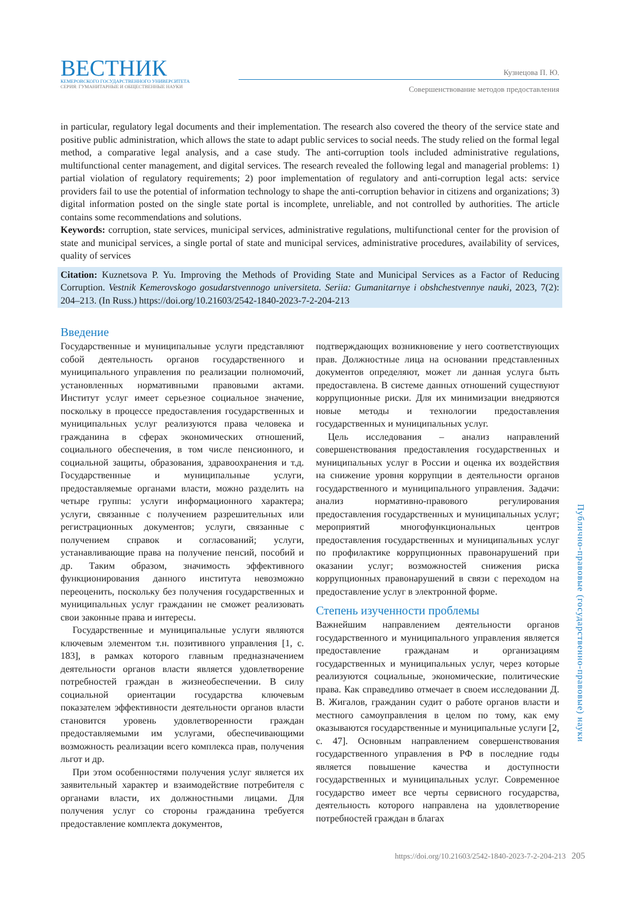ВЕСТНИК
КЕМЕРОВСКОГО ГОСУДАРСТВЕННОГО УНИВЕРСИТЕТА
СЕРИЯ: ГУМАНИТАРНЫЕ И ОБЩЕСТВЕННЫЕ НАУКИ
Кузнецова П. Ю.
Совершенствование методов предоставления
in particular, regulatory legal documents and their implementation. The research also covered the theory of the service state and positive public administration, which allows the state to adapt public services to social needs. The study relied on the formal legal method, a comparative legal analysis, and a case study. The anti-corruption tools included administrative regulations, multifunctional center management, and digital services. The research revealed the following legal and managerial problems: 1) partial violation of regulatory requirements; 2) poor implementation of regulatory and anti-corruption legal acts: service providers fail to use the potential of information technology to shape the anti-corruption behavior in citizens and organizations; 3) digital information posted on the single state portal is incomplete, unreliable, and not controlled by authorities. The article contains some recommendations and solutions.
Keywords: corruption, state services, municipal services, administrative regulations, multifunctional center for the provision of state and municipal services, a single portal of state and municipal services, administrative procedures, availability of services, quality of services
Citation: Kuznetsova P. Yu. Improving the Methods of Providing State and Municipal Services as a Factor of Reducing Corruption. Vestnik Kemerovskogo gosudarstvennogo universiteta. Seriia: Gumanitarnye i obshchestvennye nauki, 2023, 7(2): 204–213. (In Russ.) https://doi.org/10.21603/2542-1840-2023-7-2-204-213
Введение
Государственные и муниципальные услуги представляют собой деятельность органов государственного и муниципального управления по реализации полномочий, установленных нормативными правовыми актами. Институт услуг имеет серьезное социальное значение, поскольку в процессе предоставления государственных и муниципальных услуг реализуются права человека и гражданина в сферах экономических отношений, социального обеспечения, в том числе пенсионного, и социальной защиты, образования, здравоохранения и т.д. Государственные и муниципальные услуги, предоставляемые органами власти, можно разделить на четыре группы: услуги информационного характера; услуги, связанные с получением разрешительных или регистрационных документов; услуги, связанные с получением справок и согласований; услуги, устанавливающие права на получение пенсий, пособий и др. Таким образом, значимость эффективного функционирования данного института невозможно переоценить, поскольку без получения государственных и муниципальных услуг гражданин не сможет реализовать свои законные права и интересы.
Государственные и муниципальные услуги являются ключевым элементом т.н. позитивного управления [1, с. 183], в рамках которого главным предназначением деятельности органов власти является удовлетворение потребностей граждан в жизнеобеспечении. В силу социальной ориентации государства ключевым показателем эффективности деятельности органов власти становится уровень удовлетворенности граждан предоставляемыми им услугами, обеспечивающими возможность реализации всего комплекса прав, получения льгот и др.
При этом особенностями получения услуг является их заявительный характер и взаимодействие потребителя с органами власти, их должностными лицами. Для получения услуг со стороны гражданина требуется предоставление комплекта документов,
подтверждающих возникновение у него соответствующих прав. Должностные лица на основании представленных документов определяют, может ли данная услуга быть предоставлена. В системе данных отношений существуют коррупционные риски. Для их минимизации внедряются новые методы и технологии предоставления государственных и муниципальных услуг.
Цель исследования – анализ направлений совершенствования предоставления государственных и муниципальных услуг в России и оценка их воздействия на снижение уровня коррупции в деятельности органов государственного и муниципального управления. Задачи: анализ нормативно-правового регулирования предоставления государственных и муниципальных услуг; мероприятий многофункциональных центров предоставления государственных и муниципальных услуг по профилактике коррупционных правонарушений при оказании услуг; возможностей снижения риска коррупционных правонарушений в связи с переходом на предоставление услуг в электронной форме.
Степень изученности проблемы
Важнейшим направлением деятельности органов государственного и муниципального управления является предоставление гражданам и организациям государственных и муниципальных услуг, через которые реализуются социальные, экономические, политические права. Как справедливо отмечает в своем исследовании Д. В. Жигалов, гражданин судит о работе органов власти и местного самоуправления в целом по тому, как ему оказываются государственные и муниципальные услуги [2, с. 47]. Основным направлением совершенствования государственного управления в РФ в последние годы является повышение качества и доступности государственных и муниципальных услуг. Современное государство имеет все черты сервисного государства, деятельность которого направлена на удовлетворение потребностей граждан в благах
Публично-правовые (государственно-правовые) науки
https://doi.org/10.21603/2542-1840-2023-7-2-204-213 205